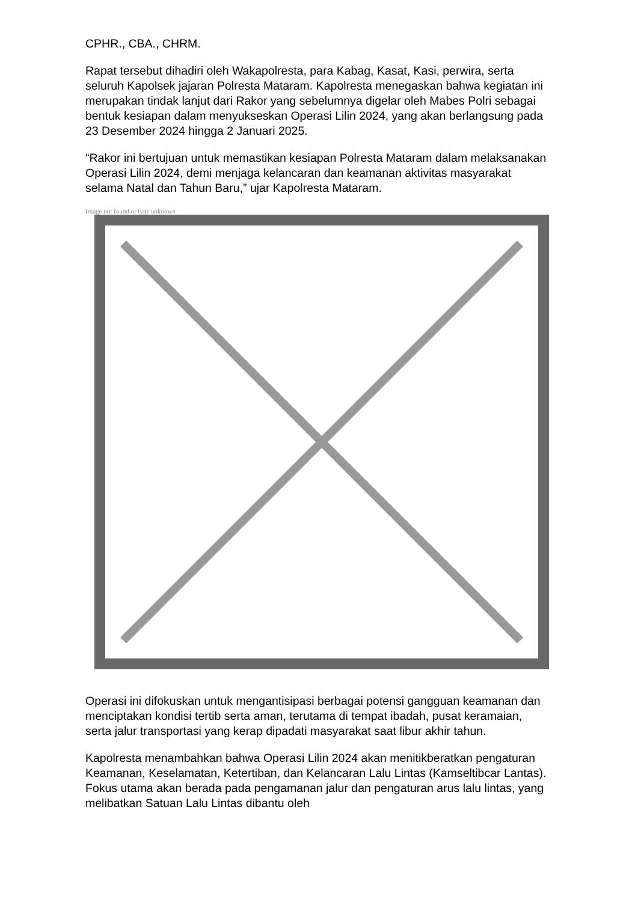CPHR., CBA., CHRM.
Rapat tersebut dihadiri oleh Wakapolresta, para Kabag, Kasat, Kasi, perwira, serta seluruh Kapolsek jajaran Polresta Mataram. Kapolresta menegaskan bahwa kegiatan ini merupakan tindak lanjut dari Rakor yang sebelumnya digelar oleh Mabes Polri sebagai bentuk kesiapan dalam menyukseskan Operasi Lilin 2024, yang akan berlangsung pada 23 Desember 2024 hingga 2 Januari 2025.
“Rakor ini bertujuan untuk memastikan kesiapan Polresta Mataram dalam melaksanakan Operasi Lilin 2024, demi menjaga kelancaran dan keamanan aktivitas masyarakat selama Natal dan Tahun Baru,” ujar Kapolresta Mataram.
Image not found or type unknown
Operasi ini difokuskan untuk mengantisipasi berbagai potensi gangguan keamanan dan menciptakan kondisi tertib serta aman, terutama di tempat ibadah, pusat keramaian, serta jalur transportasi yang kerap dipadati masyarakat saat libur akhir tahun.
Kapolresta menambahkan bahwa Operasi Lilin 2024 akan menitikberatkan pengaturan Keamanan, Keselamatan, Ketertiban, dan Kelancaran Lalu Lintas (Kamseltibcar Lantas). Fokus utama akan berada pada pengamanan jalur dan pengaturan arus lalu lintas, yang melibatkan Satuan Lalu Lintas dibantu oleh